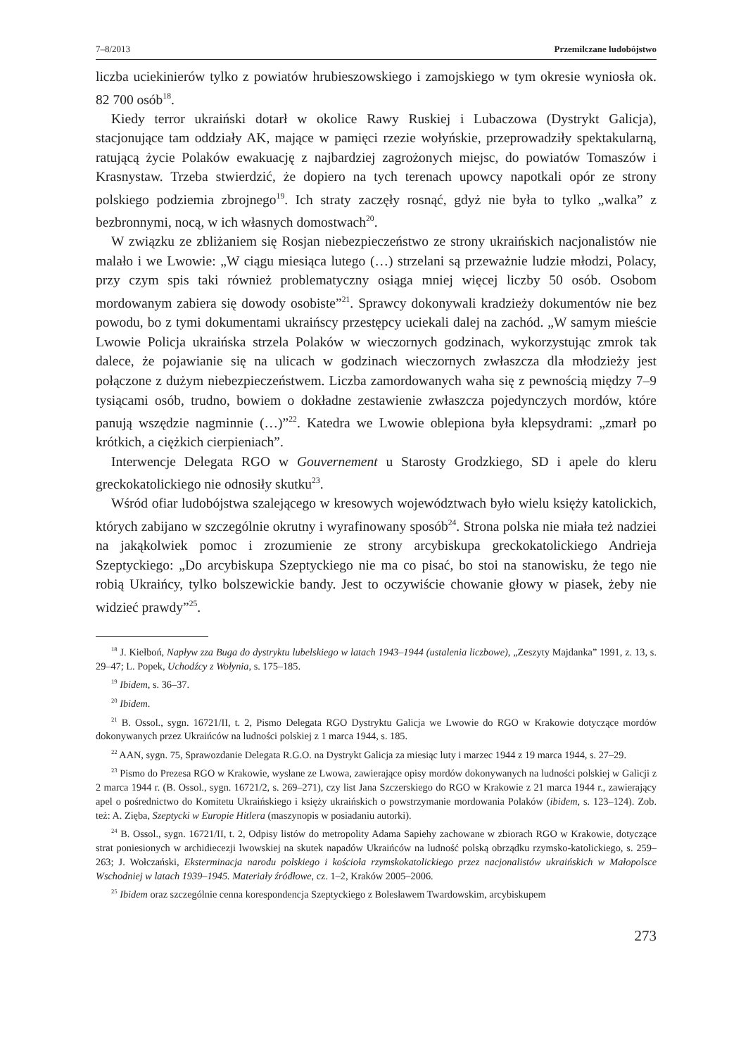7–8/2013 Przemilczane ludobójstwo
liczba uciekinierów tylko z powiatów hrubieszowskiego i zamojskiego w tym okresie wyniosła ok. 82 700 osób<sup>18</sup>.
Kiedy terror ukraiński dotarł w okolice Rawy Ruskiej i Lubaczowa (Dystrykt Galicja), stacjonujące tam oddziały AK, mające w pamięci rzezie wołyńskie, przeprowadziły spektakularną, ratującą życie Polaków ewakuację z najbardziej zagrożonych miejsc, do powiatów Tomaszów i Krasnystaw. Trzeba stwierdzić, że dopiero na tych terenach upowcy napotkali opór ze strony polskiego podziemia zbrojnego<sup>19</sup>. Ich straty zaczęły rosnąć, gdyż nie była to tylko „walka” z bezbronnymi, nocą, w ich własnych domostwach<sup>20</sup>.
W związku ze zbliżaniem się Rosjan niebezpieczeństwo ze strony ukraińskich nacjonalistów nie malało i we Lwowie: „W ciągu miesiąca lutego (…) strzelani są przeważnie ludzie młodzi, Polacy, przy czym spis taki również problematyczny osiąga mniej więcej liczby 50 osób. Osobom mordowanym zabiera się dowody osobiste”<sup>21</sup>. Sprawcy dokonywali kradzieży dokumentów nie bez powodu, bo z tymi dokumentami ukraińscy przestępcy uciekali dalej na zachód. „W samym mieście Lwowie Policja ukraińska strzela Polaków w wieczornych godzinach, wykorzystując zmrok tak dalece, że pojawianie się na ulicach w godzinach wieczornych zwłaszcza dla młodzieży jest połączone z dużym niebezpieczeństwem. Liczba zamordowanych waha się z pewnością między 7–9 tysiącami osób, trudno, bowiem o dokładne zestawienie zwłaszcza pojedynczych mordów, które panują wszędzie nagminnie (…)”<sup>22</sup>. Katedra we Lwowie oblepiona była klepsydrami: „zmarł po krótkich, a ciężkich cierpieniach”.
Interwencje Delegata RGO w Gouvernement u Starosty Grodzkiego, SD i apele do kleru greckokatolickiego nie odnosiły skutku<sup>23</sup>.
Wśród ofiar ludobójstwa szalejącego w kresowych województwach było wielu księży katolickich, których zabijano w szczególnie okrutny i wyrafinowany sposób<sup>24</sup>. Strona polska nie miała też nadziei na jakąkolwiek pomoc i zrozumienie ze strony arcybiskupa greckokatolickiego Andrieja Szeptyckiego: „Do arcybiskupa Szeptyckiego nie ma co pisać, bo stoi na stanowisku, że tego nie robią Ukraińcy, tylko bolszewickie bandy. Jest to oczywiście chowanie głowy w piasek, żeby nie widzieć prawdy”<sup>25</sup>.
<sup>18</sup> J. Kiełboń, Napływ zza Buga do dystryktu lubelskiego w latach 1943–1944 (ustalenia liczbowe), „Zeszyty Majdanka” 1991, z. 13, s. 29–47; L. Popek, Uchodźcy z Wołynia, s. 175–185.
<sup>19</sup> Ibidem, s. 36–37.
<sup>20</sup> Ibidem.
<sup>21</sup> B. Ossol., sygn. 16721/II, t. 2, Pismo Delegata RGO Dystryktu Galicja we Lwowie do RGO w Krakowie dotyczące mordów dokonywanych przez Ukraińców na ludności polskiej z 1 marca 1944, s. 185.
<sup>22</sup> AAN, sygn. 75, Sprawozdanie Delegata R.G.O. na Dystrykt Galicja za miesiąc luty i marzec 1944 z 19 marca 1944, s. 27–29.
<sup>23</sup> Pismo do Prezesa RGO w Krakowie, wysłane ze Lwowa, zawierające opisy mordów dokonywanych na ludności polskiej w Galicji z 2 marca 1944 r. (B. Ossol., sygn. 16721/2, s. 269–271), czy list Jana Szczerskiego do RGO w Krakowie z 21 marca 1944 r., zawierający apel o pośrednictwo do Komitetu Ukraińskiego i księży ukraińskich o powstrzymanie mordowania Polaków (ibidem, s. 123–124). Zob. też: A. Zięba, Szeptycki w Europie Hitlera (maszynopis w posiadaniu autorki).
<sup>24</sup> B. Ossol., sygn. 16721/II, t. 2, Odpisy listów do metropolity Adama Sapiehy zachowane w zbiorach RGO w Krakowie, dotyczące strat poniesionych w archidiecezji lwowskiej na skutek napadów Ukraińców na ludność polską obrządku rzymsko-katolickiego, s. 259–263; J. Wołczański, Eksterminacja narodu polskiego i kościoła rzymskokatolickiego przez nacjonalistów ukraińskich w Małopolsce Wschodniej w latach 1939–1945. Materiały źródłowe, cz. 1–2, Kraków 2005–2006.
<sup>25</sup> Ibidem oraz szczególnie cenna korespondencja Szeptyckiego z Bolesławem Twardowskim, arcybiskupem
273